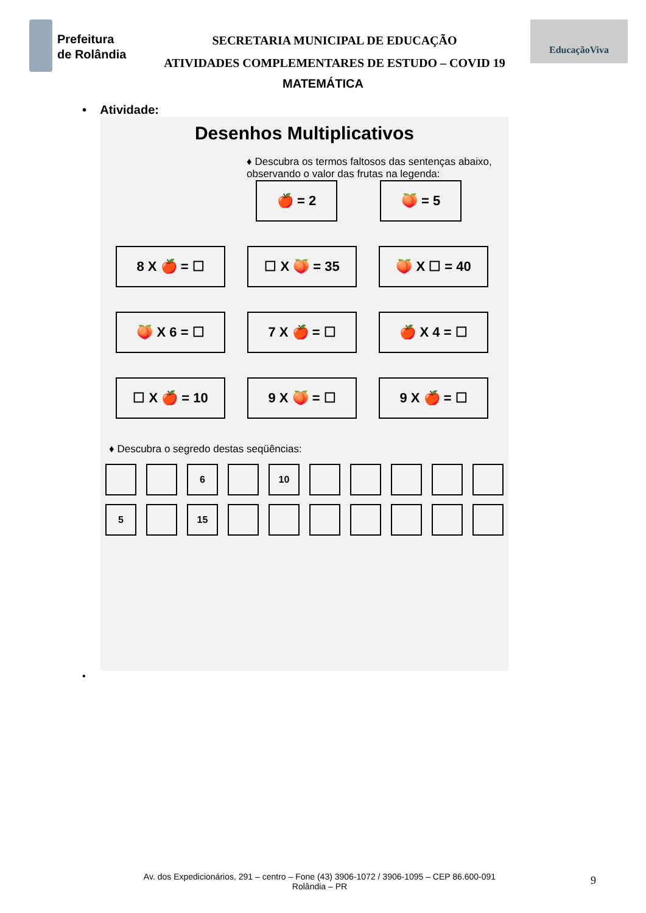Prefeitura
de Rolândia
SECRETARIA MUNICIPAL DE EDUCAÇÃO
ATIVIDADES COMPLEMENTARES DE ESTUDO – COVID 19
EducaçãoViva
MATEMÁTICA
• Atividade:
Desenhos Multiplicativos
♦ Descubra os termos faltosos das sentenças abaixo, observando o valor das frutas na legenda:
🍎 = 2 🍑 = 5
8 X 🍎 = ☐
☐ X 🍑 = 35
🍑 X ☐ = 40
🍑 X 6 = ☐
7 X 🍎 = ☐
🍎 X 4 = ☐
☐ X 🍎 = 10
9 X 🍑 = ☐
9 X 🍎 = ☐
♦ Descubra o segredo destas seqüências:
6 10
5 15
•
Av. dos Expedicionários, 291 – centro – Fone (43) 3906-1072 / 3906-1095 – CEP 86.600-091
Rolândia – PR
9